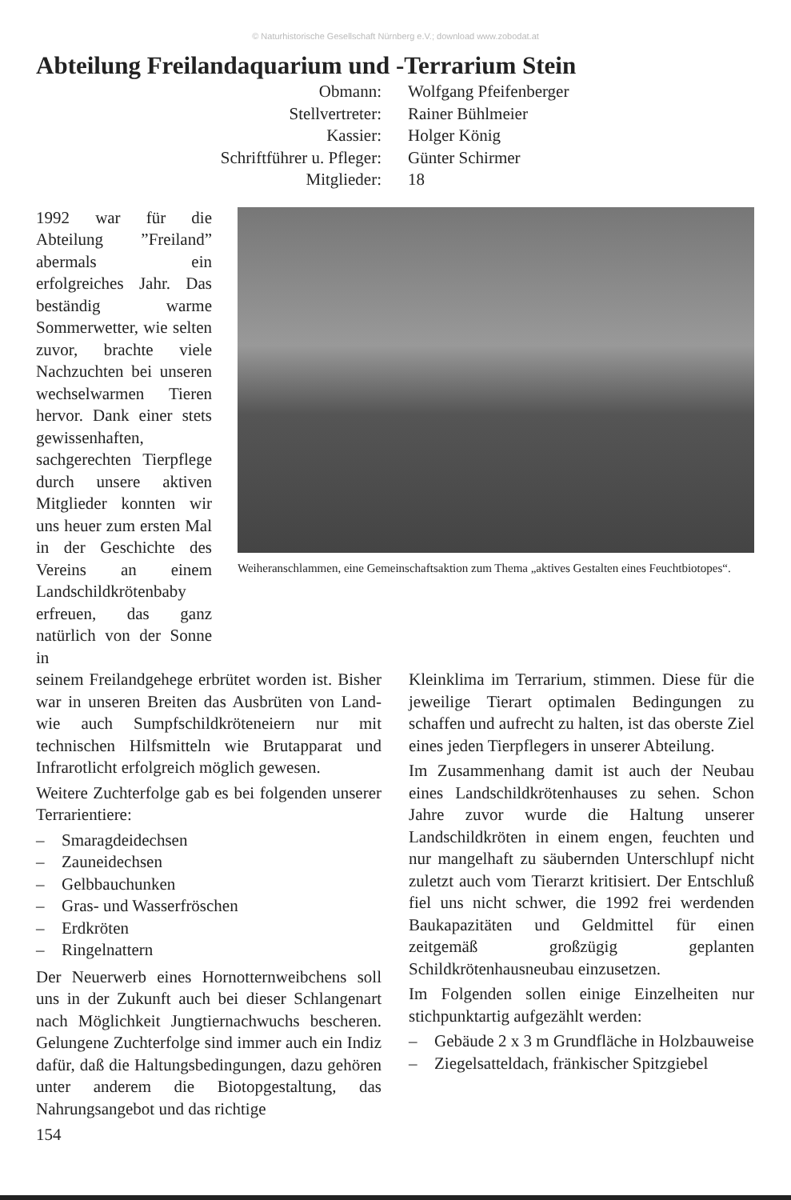© Naturhistorische Gesellschaft Nürnberg e.V.; download www.zobodat.at
Abteilung Freilandaquarium und -Terrarium Stein
Obmann:
Wolfgang Pfeifenberger
Stellvertreter:
Rainer Bühlmeier
Kassier:
Holger König
Schriftführer u. Pfleger:
Günter Schirmer
Mitglieder:
18
1992 war für die Abteilung ”Freiland” abermals ein erfolgreiches Jahr. Das beständig warme Sommerwetter, wie selten zuvor, brachte viele Nachzuchten bei unseren wechselwarmen Tieren hervor. Dank einer stets gewissenhaften, sachgerechten Tierpflege durch unsere aktiven Mitglieder konnten wir uns heuer zum ersten Mal in der Geschichte des Vereins an einem Landschildkrötenbaby erfreuen, das ganz natürlich von der Sonne in
Weiheranschlammen, eine Gemeinschaftsaktion zum Thema „aktives Gestalten eines Feuchtbiotopes“.
seinem Freilandgehege erbrütet worden ist. Bisher war in unseren Breiten das Ausbrüten von Land- wie auch Sumpfschildkröteneiern nur mit technischen Hilfsmitteln wie Brutapparat und Infrarotlicht erfolgreich möglich gewesen.
Weitere Zuchterfolge gab es bei folgenden unserer Terrarientiere:
– Smaragdeidechsen
– Zauneidechsen
– Gelbbauchunken
– Gras- und Wasserfröschen
– Erdkröten
– Ringelnattern
Der Neuerwerb eines Hornotternweibchens soll uns in der Zukunft auch bei dieser Schlangenart nach Möglichkeit Jungtiernachwuchs bescheren. Gelungene Zuchterfolge sind immer auch ein Indiz dafür, daß die Haltungsbedingungen, dazu gehören unter anderem die Biotopgestaltung, das Nahrungsangebot und das richtige
Kleinklima im Terrarium, stimmen. Diese für die jeweilige Tierart optimalen Bedingungen zu schaffen und aufrecht zu halten, ist das oberste Ziel eines jeden Tierpflegers in unserer Abteilung.
Im Zusammenhang damit ist auch der Neubau eines Landschildkrötenhauses zu sehen. Schon Jahre zuvor wurde die Haltung unserer Landschildkröten in einem engen, feuchten und nur mangelhaft zu säubernden Unterschlupf nicht zuletzt auch vom Tierarzt kritisiert. Der Entschluß fiel uns nicht schwer, die 1992 frei werdenden Baukapazitäten und Geldmittel für einen zeitgemäß großzügig geplanten Schildkrötenhausneubau einzusetzen.
Im Folgenden sollen einige Einzelheiten nur stichpunktartig aufgezählt werden:
– Gebäude 2 x 3 m Grundfläche in Holzbauweise
– Ziegelsatteldach, fränkischer Spitzgiebel
154